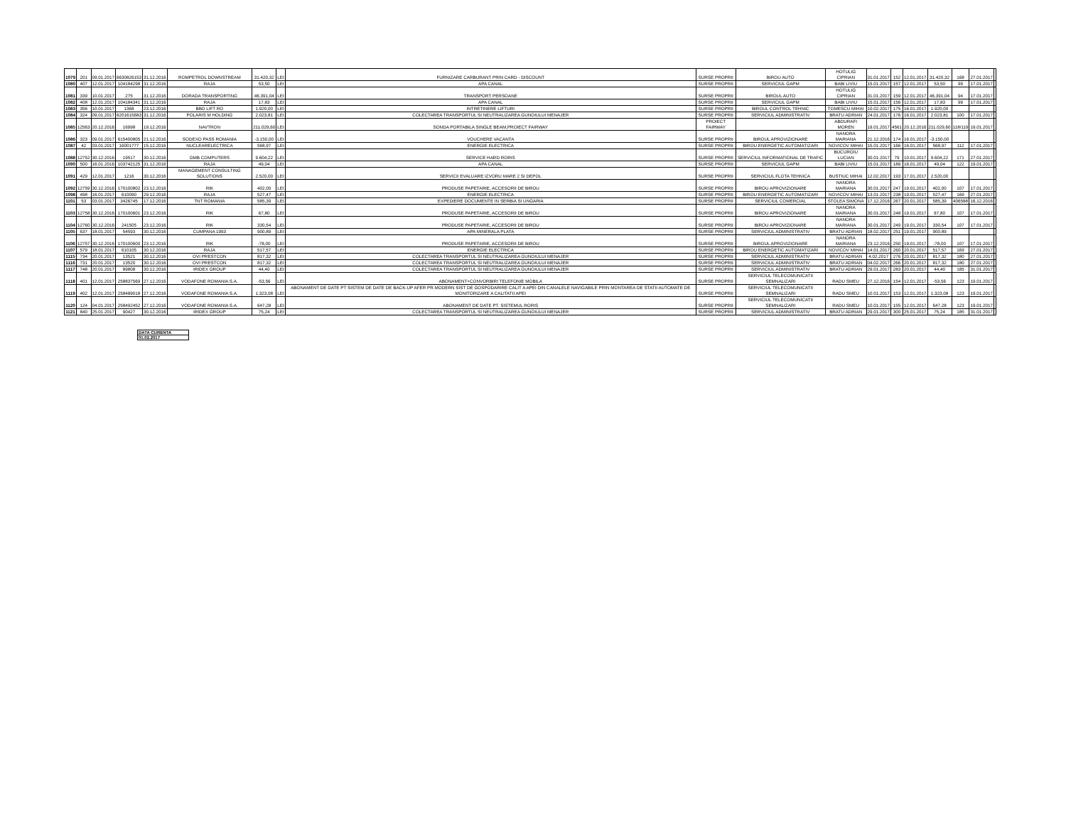| 1079 | 201 | 09.01.2017 | 6630826153 | 31.12.2016 | ROMPETROL DOWNSTREAM | 31.420,32 | LEI | FURNIZARE CARBURANT PRIN CARD - DISCOUNT | SURSE PROPRII | BIROU AUTO | HOTULIG CIPRIAN | 31.01.2017 | 152 | 12.01.2017 | 31.420,32 | 168 | 27.01.2017 | |
| 1080 | 407 | 12.01.2017 | 104184298 | 31.12.2016 | RAJA | 53,50 | LEI | APA CANAL | SURSE PROPRII | SERVICIUL GAPM | BABI LIVIU | 15.01.2017 | 157 | 12.01.2017 | 53,50 | 99 | 17.01.2017 | |
| 1081 | 339 | 10.01.2017 | 275 | 31.12.2016 | DORADA TRANSPORTING | 46.391,04 | LEI | TRANSPORT PERSOANE | SURSE PROPRII | BIROUL AUTO | HOTULIG CIPRIAN | 31.01.2017 | 159 | 12.01.2017 | 46.391,04 | 94 | 17.01.2017 | |
| 1082 | 408 | 12.01.2017 | 104184341 | 31.12.2016 | RAJA | 17,83 | LEI | APA CANAL | SURSE PROPRII | SERVICIUL GAPM | BABI LIVIU | 15.01.2017 | 156 | 12.01.2017 | 17,83 | 99 | 17.01.2017 | |
| 1083 | 356 | 10.01.2017 | 1368 | 23.12.2016 | BBD LIFT RO | 1.920,00 | LEI | INTRETINERE LIFTURI | SURSE PROPRII | BIROUL CONTROL TEHNIC | TOMESCU MIHAI | 10.02.2017 | 175 | 16.01.2017 | 1.920,00 | | | |
| 1084 | 324 | 09.01.2017 | 6201615683 | 31.12.2016 | POLARIS M HOLDING | 2.023,81 | LEI | COLECTAREA TRANSPORTUL SI NEUTRALIZAREA GUNOIULUI MENAJER | SURSE PROPRII | SERVICIUL ADMINISTRATIV | BRATU ADRIAN | 24.01.2017 | 176 | 16.01.2017 | 2.023,81 | 100 | 17.01.2017 | |
| 1085 | 12563 | 20.12.2016 | 16998 | 19.12.2016 | NAVTRON | 211.029,60 | LEI | SONDA PORTABILA SINGLE BEAM,PROIECT FAIRWAY | PROIECT FAIRWAY | | ABDURAFI MOREN | 19.01.2017 | 4561 | 20.12.2016 | 211.029,60 | 118/119 | 19.01.2017 | |
| 1086 | 323 | 09.01.2017 | 615400805 | 21.12.2016 | SODEXO PASS ROMANIA | -3.150,00 | LEI | VOUCHERE VACANTA | SURSE PROPRII | BIROUL APROVIZIONARE | NANORA MARIANA | 21.12.2016 | 174 | 16.01.2017 | -3.150,00 | | | |
| 1087 | 42 | 03.01.2017 | 16001777 | 15.12.2016 | NUCLEARELECTRICA | 568,97 | LEI | ENERGIE ELECTRICA | SURSE PROPRII | BIROU ENERGETIC AUTOMATIZARI | NOVICOV MIHAI | 15.01.2017 | 166 | 16.01.2017 | 568,97 | 112 | 17.01.2017 | |
| 1088 | 12752 | 30.12.2016 | 19517 | 30.12.2016 | GMB COMPUTERS | 9.604,22 | LEI | SERVICE HARD RORIS | SURSE PROPRII | SERVICIUL INFORMATIONAL DE TRAFIC | BUCUROIU LUCIAN | 30.01.2017 | 79 | 10.01.2017 | 9.604,22 | 171 | 27.01.2017 | |
| 1090 | 500 | 16.01.2016 | 103742125 | 31.12.2016 | RAJA | 49,04 | LEI | APA CANAL | SURSE PROPRII | SERVICIUL GAPM | BABI LIVIU | 15.01.2017 | 189 | 16.01.2017 | 49,04 | 122 | 19.01.2017 | |
| 1091 | 429 | 12.01.2017 | 1216 | 30.12.2016 | MANAGEMENT CONSULTING SOLUTIONS | 2.520,00 | LEI | SERVICII EVALUARE IZVORU MARE 2 SI DEPOL | SURSE PROPRII | SERVICIUL FLOTA TEHNICA | BUSTIUC MIHAI | 12.02.2017 | 193 | 17.01.2017 | 2.520,00 | | | |
| 1092 | 12759 | 30.12.2016 | 170100802 | 23.12.2016 | RIK | 402,00 | LEI | PRODUSE PAPETARIE, ACCESORII DE BIROU | SURSE PROPRII | BIROU APROVIZIONARE | NANORA MARIANA | 30.01.2017 | 247 | 19.01.2017 | 402,00 | 107 | 17.01.2017 | |
| 1098 | 498 | 16.01.2017 | 610090 | 29.12.2016 | RAJA | 527,47 | LEI | ENERGIE ELECTRICA | SURSE PROPRII | BIROU ENERGETIC AUTOMATIZARI | NOVICOV MIHAI | 13.01.2017 | 238 | 19.01.2017 | 527,47 | 169 | 27.01.2017 | |
| 1101 | 53 | 03.01.2017 | 3426745 | 17.12.2016 | TNT ROMANIA | 585,39 | LEI | EXPEDIERE DOCUMENTE IN SERBIA SI UNGARIA | SURSE PROPRII | SERVICIUL COMERCIAL | STOLEA SIMONA | 17.12.2016 | 267 | 20.01.2017 | 585,39 | 406588 | 16.12.2016 | |
| 1103 | 12758 | 30.12.2016 | 170100601 | 23.12.2016 | RIK | 67,80 | LEI | PRODUSE PAPETARIE, ACCESORII DE BIROU | SURSE PROPRII | BIROU APROVIZIONARE | NANORA MARIANA | 30.01.2017 | 248 | 19.01.2017 | 67,80 | 107 | 17.01.2017 | |
| 1104 | 12760 | 30.12.2016 | 241505 | 23.12.2016 | RIK | 330,54 | LEI | PRODUSE PAPETARIE, ACCESORII DE BIROU | SURSE PROPRII | BIROU APROVIZIONARE | NANORA MARIANA | 30.01.2017 | 249 | 19.01.2017 | 330,54 | 107 | 17.01.2017 | |
| 1105 | 637 | 18.01.2017 | 54593 | 30.12.2016 | CUMPANA 1993 | 900,89 | LEI | APA MINERALA PLATA | SURSE PROPRII | SERVICIUL ADMINISTRATIV | BRATU ADRIAN | 18.02.2017 | 251 | 19.01.2017 | 900,89 | | | |
| 1106 | 12757 | 30.12.2016 | 170100600 | 23.12.2016 | RIK | -78,00 | LEI | PRODUSE PAPETARIE, ACCESORII DE BIROU | SURSE PROPRII | BIROUL APROVIZIONARE | NANORA MARIANA | 23.12.2016 | 250 | 19.01.2017 | -78,00 | 107 | 17.01.2017 | |
| 1107 | 579 | 18.01.2017 | 610105 | 30.12.2016 | RAJA | 517,57 | LEI | ENERGIE ELECTRICA | SURSE PROPRII | BIROU ENERGETIC AUTOMATIZARI | NOVICOV MIHAI | 14.01.2017 | 260 | 20.01.2017 | 517,57 | 169 | 27.01.2017 | |
| 1115 | 734 | 20.01.2017 | 13521 | 30.12.2016 | OVI PRESTCON | 817,32 | LEI | COLECTAREA TRANSPORTUL SI NEUTRALIZAREA GUNOIULUI MENAJER | SURSE PROPRII | SERVICIUL ADMINISTRATIV | BRATU ADRIAN | 4.02.2017 | 276 | 20.01.2017 | 817,32 | 180 | 27.01.2017 | |
| 1116 | 731 | 20.01.2017 | 13520 | 30.12.2016 | OVI PRESTCON | 817,32 | LEI | COLECTAREA TRANSPORTUL SI NEUTRALIZAREA GUNOIULUI MENAJER | SURSE PROPRII | SERVICIUL ADMINISTRATIV | BRATU ADRIAN | 04.02.2017 | 266 | 20.01.2017 | 817,32 | 180 | 27.01.2017 | |
| 1117 | 748 | 20.01.2017 | 89808 | 30.12.2016 | IRIDEX GROUP | 44,40 | LEI | COLECTAREA TRANSPORTUL SI NEUTRALIZAREA GUNOIULUI MENAJER | SURSE PROPRII | SERVICIUL ADMINISTRATIV | BRATU ADRIAN | 29.01.2017 | 283 | 20.01.2017 | 44,40 | 185 | 31.01.2017 | |
| 1118 | 401 | 12.01.2017 | 258837569 | 27.12.2016 | VODAFONE ROMANIA S.A. | -53,56 | LEI | ABONAMENT+CONVORBIRI TELEFONIE MOBILA | SURSE PROPRII | SERVICIUL TELECOMUNICATII SEMNALIZARI | RADU SMEU | 27.12.2016 | 154 | 12.01.2017 | -53,56 | 123 | 19.01.2017 | |
| 1119 | 402 | 12.01.2017 | 258489018 | 27.12.2016 | VODAFONE ROMANIA S.A. | 1.323,08 | LEI | ABONAMENT DE DATE PT SISTEM DE DATE DE BACK-UP AFER PR.MODERN SIST DE GOSPODARIRE CALIT A APEI DIN CANALELE NAVIGABILE PRIN MONTAREA DE STATII AUTOMATE DE MONITORIZARE A CALITATII APEI | SURSE PROPRII | SERVICIUL TELECOMUNICATII SEMNALIZARI | RADU SMEU | 10.01.2017 | 153 | 12.01.2017 | 1.323,08 | 123 | 19.01.2017 | |
| 1120 | 124 | 04.01.2017 | 258492452 | 27.12.2016 | VODAFONE ROMANIA S.A. | 647,28 | LEI | ABONAMENT DE DATE PT. SISTEMUL RORIS | SURSE PROPRII | SERVICIUL TELECOMUNICATII SEMNALIZARI | RADU SMEU | 10.01.2017 | 155 | 12.01.2017 | 647,28 | 123 | 19.01.2017 | |
| 1121 | 840 | 25.01.2017 | 90427 | 30.12.2016 | IRIDEX GROUP | 75,24 | LEI | COLECTAREA TRANSPORTUL SI NEUTRALIZAREA GUNOIULUI MENAJER | SURSE PROPRII | SERVICIUL ADMINISTRATIV | BRATU ADRIAN | 29.01.2017 | 300 | 25.01.2017 | 75,24 | 185 | 31.01.2017 | |
| DATA CURENTA |
| 01.02.2017 |